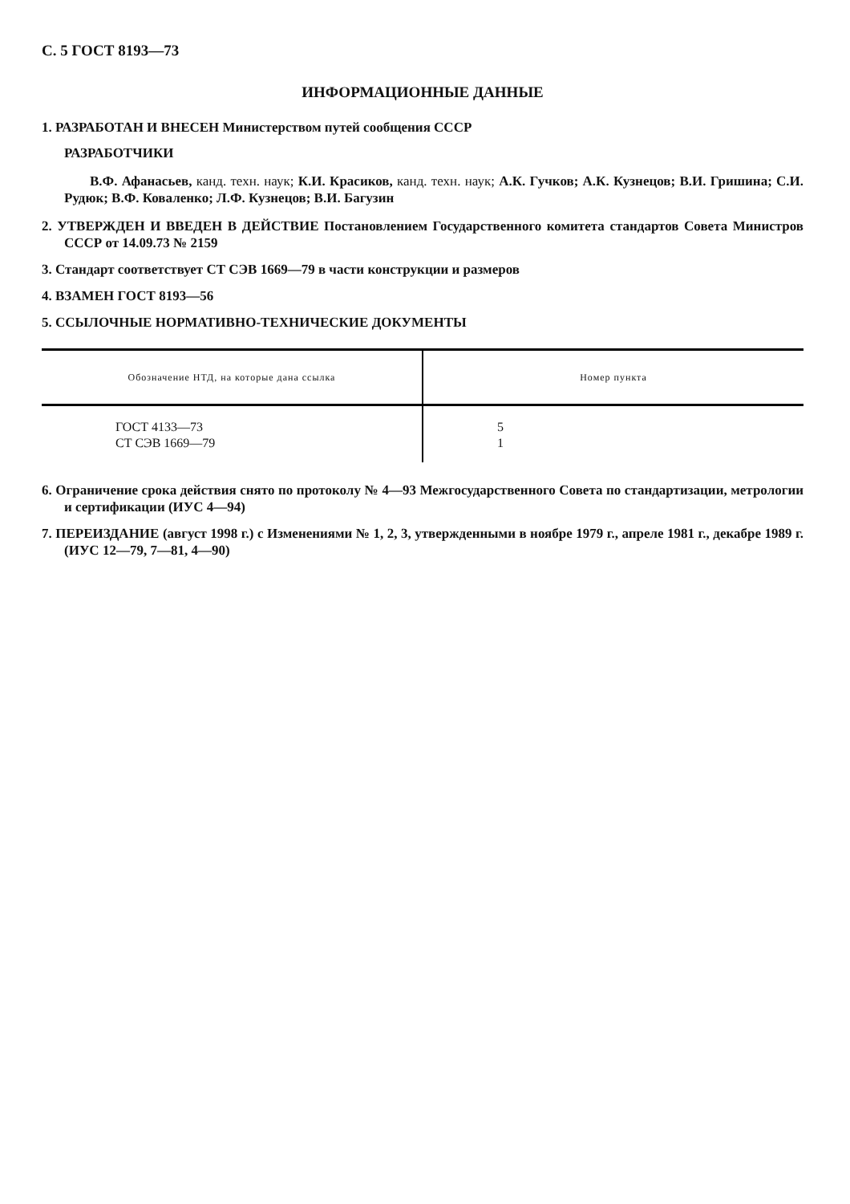С. 5 ГОСТ 8193—73
ИНФОРМАЦИОННЫЕ ДАННЫЕ
1. РАЗРАБОТАН И ВНЕСЕН Министерством путей сообщения СССР
РАЗРАБОТЧИКИ
В.Ф. Афанасьев, канд. техн. наук; К.И. Красиков, канд. техн. наук; А.К. Гучков; А.К. Кузнецов; В.И. Гришина; С.И. Рудюк; В.Ф. Коваленко; Л.Ф. Кузнецов; В.И. Багузин
2. УТВЕРЖДЕН И ВВЕДЕН В ДЕЙСТВИЕ Постановлением Государственного комитета стандартов Совета Министров СССР от 14.09.73 № 2159
3. Стандарт соответствует СТ СЭВ 1669—79 в части конструкции и размеров
4. ВЗАМЕН ГОСТ 8193—56
5. ССЫЛОЧНЫЕ НОРМАТИВНО-ТЕХНИЧЕСКИЕ ДОКУМЕНТЫ
| Обозначение НТД, на которые дана ссылка | Номер пункта |
| --- | --- |
| ГОСТ 4133—73 СТ СЭВ 1669—79 | 5 1 |
6. Ограничение срока действия снято по протоколу № 4—93 Межгосударственного Совета по стандартизации, метрологии и сертификации (ИУС 4—94)
7. ПЕРЕИЗДАНИЕ (август 1998 г.) с Изменениями № 1, 2, 3, утвержденными в ноябре 1979 г., апреле 1981 г., декабре 1989 г. (ИУС 12—79, 7—81, 4—90)